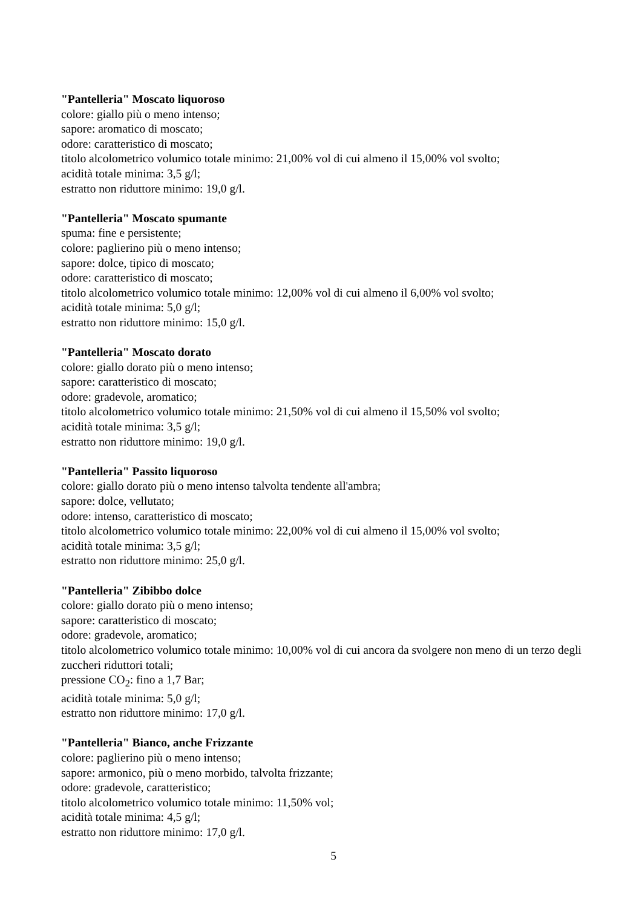"Pantelleria" Moscato liquoroso
colore: giallo più o meno intenso;
sapore: aromatico di moscato;
odore: caratteristico di moscato;
titolo alcolometrico volumico totale minimo: 21,00% vol di cui almeno il 15,00% vol svolto;
acidità totale minima: 3,5 g/l;
estratto non riduttore minimo: 19,0 g/l.
"Pantelleria" Moscato spumante
spuma: fine e persistente;
colore: paglierino più o meno intenso;
sapore: dolce, tipico di moscato;
odore: caratteristico di moscato;
titolo alcolometrico volumico totale minimo: 12,00% vol di cui almeno il 6,00% vol svolto;
acidità totale minima: 5,0 g/l;
estratto non riduttore minimo: 15,0 g/l.
"Pantelleria" Moscato dorato
colore: giallo dorato più o meno intenso;
sapore: caratteristico di moscato;
odore: gradevole, aromatico;
titolo alcolometrico volumico totale minimo: 21,50% vol di cui almeno il 15,50% vol svolto;
acidità totale minima: 3,5 g/l;
estratto non riduttore minimo: 19,0 g/l.
"Pantelleria" Passito liquoroso
colore: giallo dorato più o meno intenso talvolta tendente all'ambra;
sapore: dolce, vellutato;
odore: intenso, caratteristico di moscato;
titolo alcolometrico volumico totale minimo: 22,00% vol di cui almeno il 15,00% vol svolto;
acidità totale minima: 3,5 g/l;
estratto non riduttore minimo: 25,0 g/l.
"Pantelleria" Zibibbo dolce
colore: giallo dorato più o meno intenso;
sapore: caratteristico di moscato;
odore: gradevole, aromatico;
titolo alcolometrico volumico totale minimo: 10,00% vol di cui ancora da svolgere non meno di un terzo degli zuccheri riduttori totali;
pressione CO<sub>2</sub>: fino a 1,7 Bar;
acidità totale minima: 5,0 g/l;
estratto non riduttore minimo: 17,0 g/l.
"Pantelleria" Bianco, anche Frizzante
colore: paglierino più o meno intenso;
sapore: armonico, più o meno morbido, talvolta frizzante;
odore: gradevole, caratteristico;
titolo alcolometrico volumico totale minimo: 11,50% vol;
acidità totale minima: 4,5 g/l;
estratto non riduttore minimo: 17,0 g/l.
5